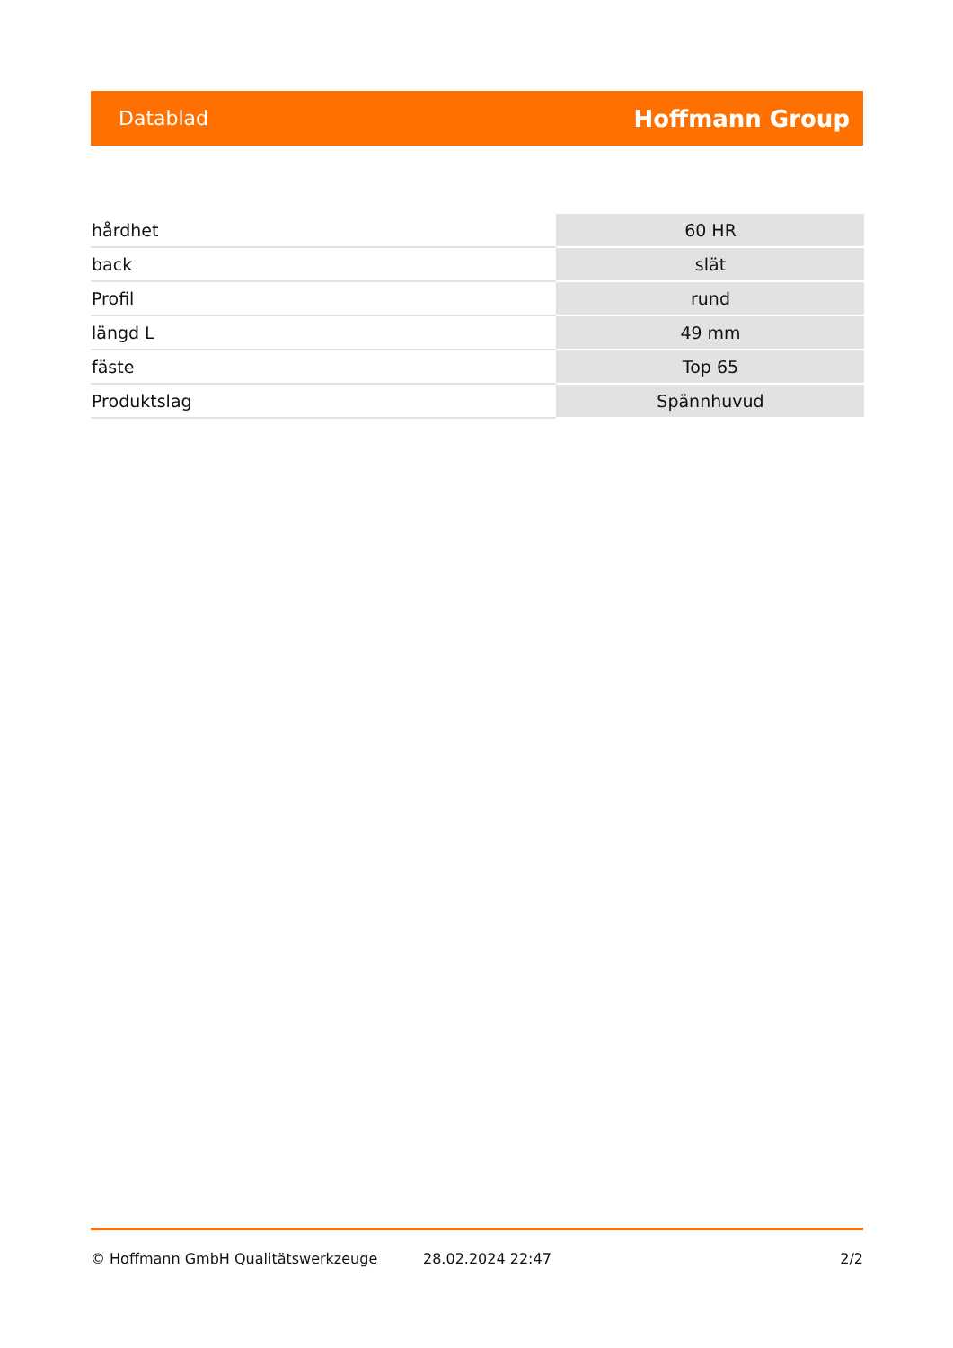Datablad Hoffmann Group
| hårdhet | 60 HR |
| back | slät |
| Profil | rund |
| längd L | 49 mm |
| fäste | Top 65 |
| Produktslag | Spännhuvud |
© Hoffmann GmbH Qualitätswerkzeuge 28.02.2024 22:47 2/2